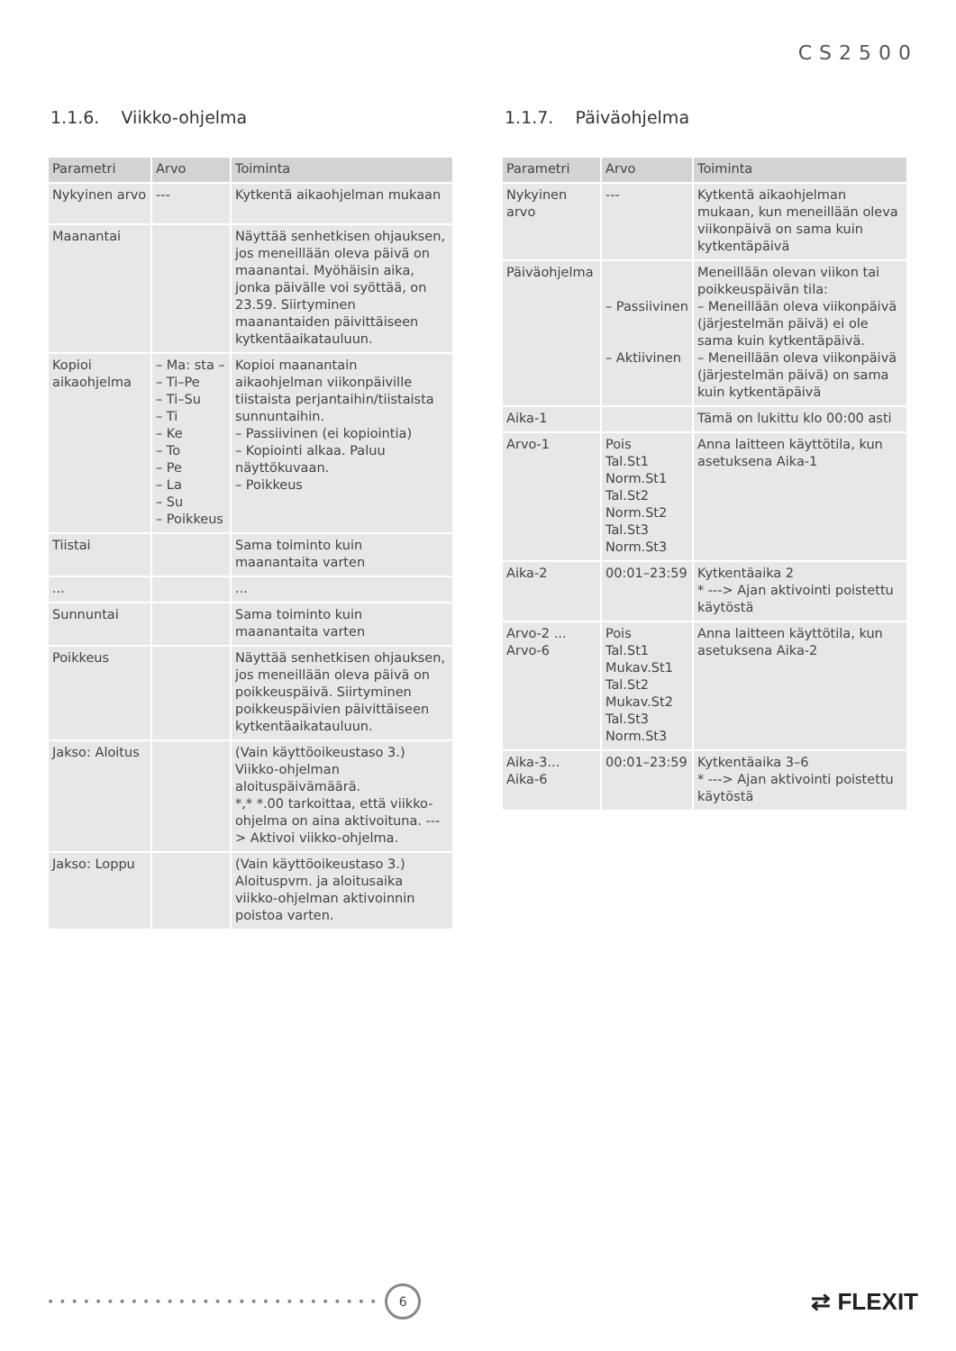CS2500
1.1.6. Viikko-ohjelma
| Parametri | Arvo | Toiminta |
| --- | --- | --- |
| Nykyinen arvo | --- | Kytkentä aikaohjelman mukaan |
| Maanantai | | Näyttää senhetkisen ohjauksen, jos meneillään oleva päivä on maanantai. Myöhäisin aika, jonka päivälle voi syöttää, on 23.59. Siirtyminen maanantaiden päivittäiseen kytkentäaikatauluun. |
| Kopioi aikaohjelma | – Ma: sta – – Ti–Pe – Ti–Su – Ti – Ke – To – Pe – La – Su – Poikkeus | Kopioi maanantain aikaohjelman viikonpäiville tiistaista perjantaihin/tiistaista sunnuntaihin. – Passiivinen (ei kopiointia) – Kopiointi alkaa. Paluu näyttökuvaan. – Poikkeus |
| Tiistai | | Sama toiminto kuin maanantaita varten |
| ... | | ... |
| Sunnuntai | | Sama toiminto kuin maanantaita varten |
| Poikkeus | | Näyttää senhetkisen ohjauksen, jos meneillään oleva päivä on poikkeuspäivä. Siirtyminen poikkeuspäivien päivittäiseen kytkentäaikatauluun. |
| Jakso: Aloitus | | (Vain käyttöoikeustaso 3.) Viikko-ohjelman aloituspäivämäärä. *,* *.00 tarkoittaa, että viikko-ohjelma on aina aktivoituna. ---> Aktivoi viikko-ohjelma. |
| Jakso: Loppu | | (Vain käyttöoikeustaso 3.) Aloituspvm. ja aloitusaika viikko-ohjelman aktivoinnin poistoa varten. |
1.1.7. Päiväohjelma
| Parametri | Arvo | Toiminta |
| --- | --- | --- |
| Nykyinen arvo | --- | Kytkentä aikaohjelman mukaan, kun meneillään oleva viikonpäivä on sama kuin kytkentäpäivä |
| Päiväohjelma | – Passiivinen – Aktiivinen | Meneillään olevan viikon tai poikkeuspäivän tila: – Meneillään oleva viikonpäivä (järjestelmän päivä) ei ole sama kuin kytkentäpäivä. – Meneillään oleva viikonpäivä (järjestelmän päivä) on sama kuin kytkentäpäivä |
| Aika-1 | | Tämä on lukittu klo 00:00 asti |
| Arvo-1 | Pois Tal.St1 Norm.St1 Tal.St2 Norm.St2 Tal.St3 Norm.St3 | Anna laitteen käyttötila, kun asetuksena Aika-1 |
| Aika-2 | 00:01–23:59 | Kytkentäaika 2 * ---> Ajan aktivointi poistettu käytöstä |
| Arvo-2 ... Arvo-6 | Pois Tal.St1 Mukav.St1 Tal.St2 Mukav.St2 Tal.St3 Norm.St3 | Anna laitteen käyttötila, kun asetuksena Aika-2 |
| Aika-3... Aika-6 | 00:01–23:59 | Kytkentäaika 3–6 * ---> Ajan aktivointi poistettu käytöstä |
••••••••••••••••••••••••••••
6
⇄ FLEXIT